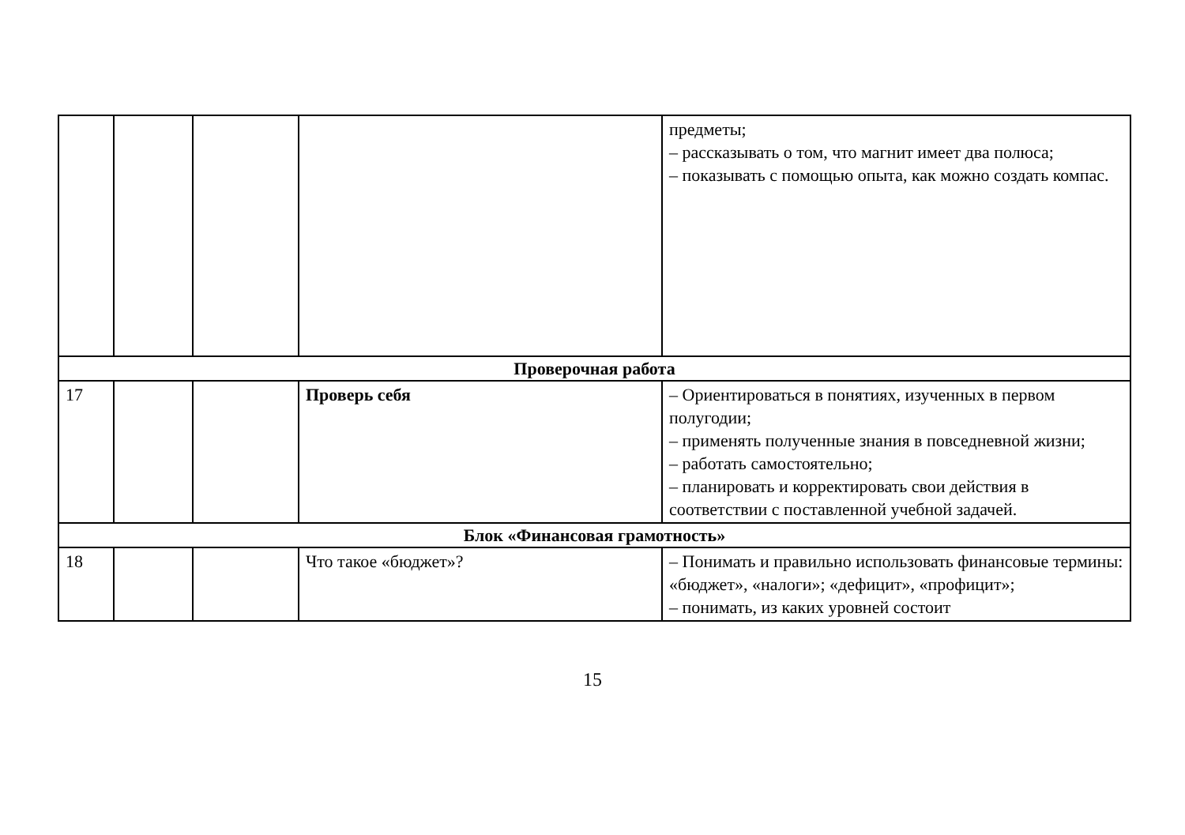| | | | | предметы; – рассказывать о том, что магнит имеет два полюса; – показывать с помощью опыта, как можно создать компас. |
| Проверочная работа | | | | |
| 17 | | | Проверь себя | – Ориентироваться в понятиях, изученных в первом полугодии; – применять полученные знания в повседневной жизни; – работать самостоятельно; – планировать и корректировать свои действия в соответствии с поставленной учебной задачей. |
| Блок «Финансовая грамотность» | | | | |
| 18 | | | Что такое «бюджет»? | – Понимать и правильно использовать финансовые термины: «бюджет», «налоги»; «дефицит», «профицит»; – понимать, из каких уровней состоит |
15